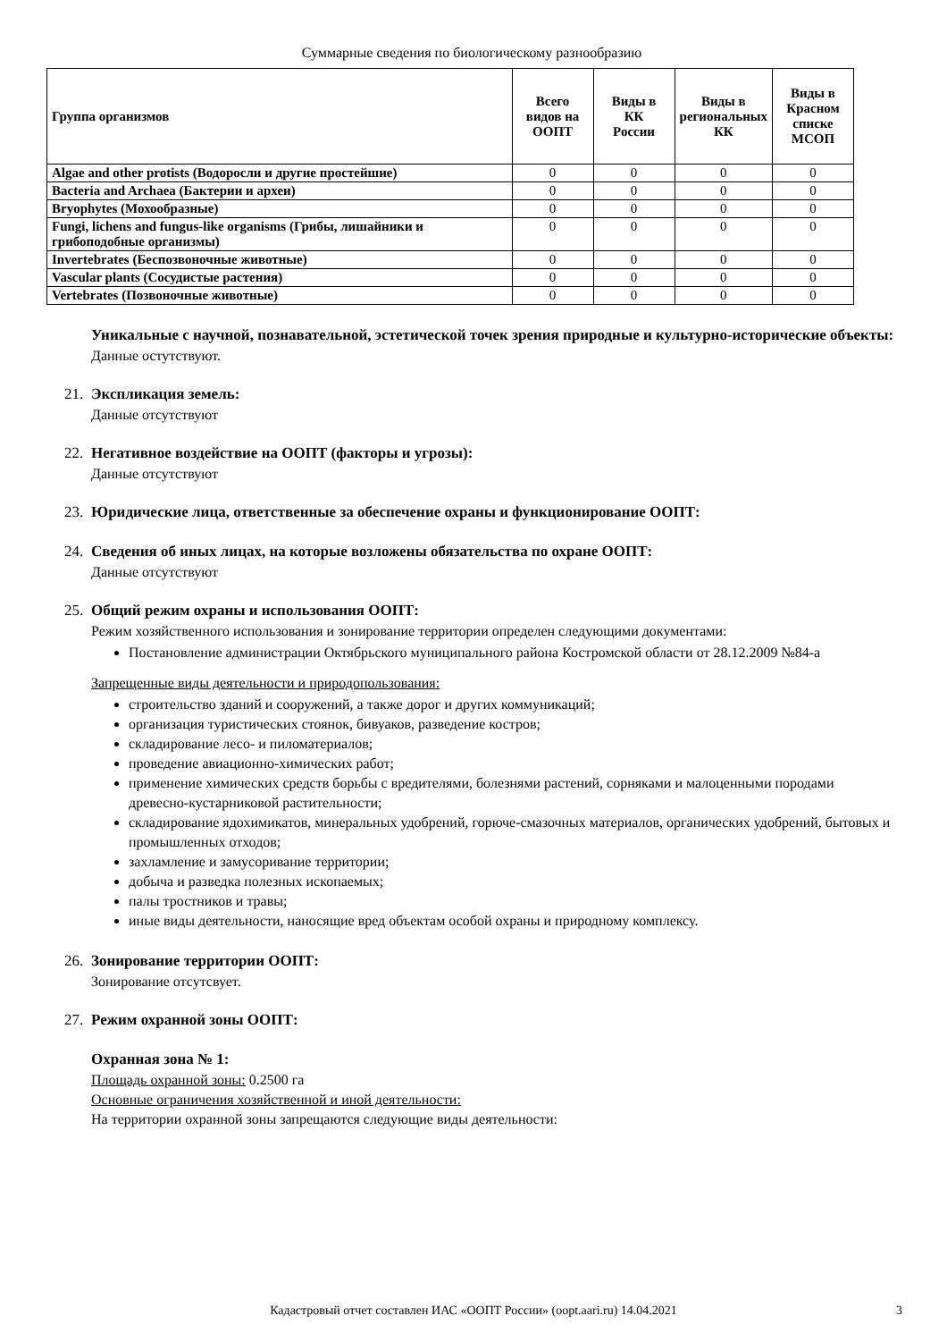Суммарные сведения по биологическому разнообразию
| Группа организмов | Всего видов на ООПТ | Виды в КК России | Виды в региональных КК | Виды в Красном списке МСОП |
| --- | --- | --- | --- | --- |
| Algae and other protists (Водоросли и другие простейшие) | 0 | 0 | 0 | 0 |
| Bacteria and Archaea (Бактерии и археи) | 0 | 0 | 0 | 0 |
| Bryophytes (Мохообразные) | 0 | 0 | 0 | 0 |
| Fungi, lichens and fungus-like organisms (Грибы, лишайники и грибоподобные организмы) | 0 | 0 | 0 | 0 |
| Invertebrates (Беспозвоночные животные) | 0 | 0 | 0 | 0 |
| Vascular plants (Сосудистые растения) | 0 | 0 | 0 | 0 |
| Vertebrates (Позвоночные животные) | 0 | 0 | 0 | 0 |
Уникальные с научной, познавательной, эстетической точек зрения природные и культурно-исторические объекты:
Данные остутствуют.
21. Экспликация земель:
Данные отсутствуют
22. Негативное воздействие на ООПТ (факторы и угрозы):
Данные отсутствуют
23. Юридические лица, ответственные за обеспечение охраны и функционирование ООПТ:
24. Сведения об иных лицах, на которые возложены обязательства по охране ООПТ:
Данные отсутствуют
25. Общий режим охраны и использования ООПТ:
Режим хозяйственного использования и зонирование территории определен следующими документами:
Постановление администрации Октябрьского муниципального района Костромской области от 28.12.2009 №84-а
Запрещенные виды деятельности и природопользования:
строительство зданий и сооружений, а также дорог и других коммуникаций;
организация туристических стоянок, бивуаков, разведение костров;
складирование лесо- и пиломатериалов;
проведение авиационно-химических работ;
применение химических средств борьбы с вредителями, болезнями растений, сорняками и малоценными породами древесно-кустарниковой растительности;
складирование ядохимикатов, минеральных удобрений, горюче-смазочных материалов, органических удобрений, бытовых и промышленных отходов;
захламление и замусоривание территории;
добыча и разведка полезных ископаемых;
палы тростников и травы;
иные виды деятельности, наносящие вред объектам особой охраны и природному комплексу.
26. Зонирование территории ООПТ:
Зонирование отсутсвует.
27. Режим охранной зоны ООПТ:
Охранная зона № 1:
Площадь охранной зоны: 0.2500 га
Основные ограничения хозяйственной и иной деятельности:
На территории охранной зоны запрещаются следующие виды деятельности:
Кадастровый отчет составлен ИАС «ООПТ России» (oopt.aari.ru) 14.04.2021 3